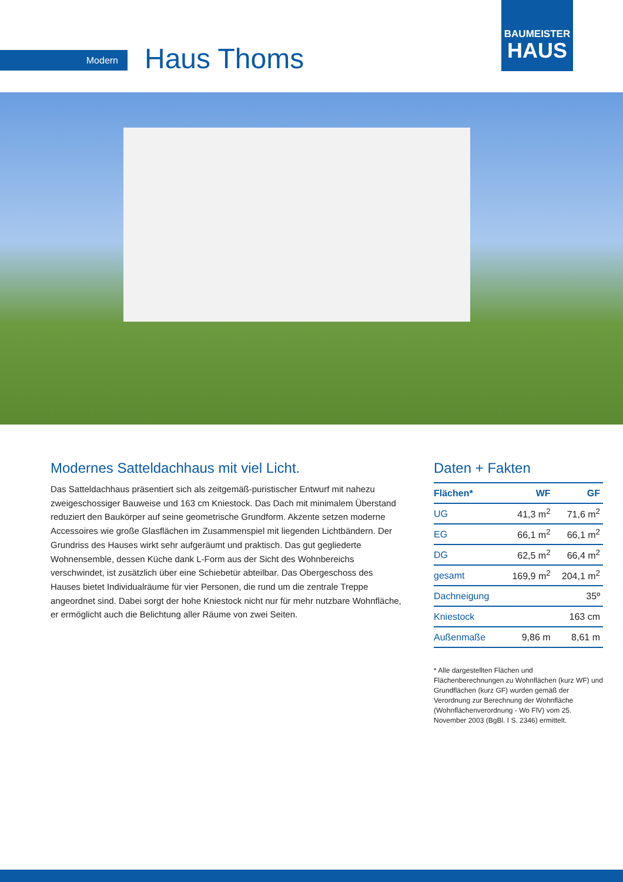Modern Haus Thoms
BAUMEISTER
HAUS
Modernes Satteldachhaus mit viel Licht.
Das Satteldachhaus präsentiert sich als zeitgemäß-puristischer Entwurf mit nahezu zweigeschossiger Bauweise und 163 cm Kniestock. Das Dach mit minimalem Überstand reduziert den Baukörper auf seine geometrische Grundform. Akzente setzen moderne Accessoires wie große Glasflächen im Zusammenspiel mit liegenden Lichtbändern. Der Grundriss des Hauses wirkt sehr aufgeräumt und praktisch. Das gut gegliederte Wohnensemble, dessen Küche dank L-Form aus der Sicht des Wohnbereichs verschwindet, ist zusätzlich über eine Schiebetür abteilbar. Das Obergeschoss des Hauses bietet Individualräume für vier Personen, die rund um die zentrale Treppe angeordnet sind. Dabei sorgt der hohe Kniestock nicht nur für mehr nutzbare Wohnfläche, er ermöglicht auch die Belichtung aller Räume von zwei Seiten.
Daten + Fakten
| Flächen* | WF | GF |
| --- | --- | --- |
| UG | 41,3 m<sup>2</sup> | 71,6 m<sup>2</sup> |
| EG | 66,1 m<sup>2</sup> | 66,1 m<sup>2</sup> |
| DG | 62,5 m<sup>2</sup> | 66,4 m<sup>2</sup> |
| gesamt | 169,9 m<sup>2</sup> | 204,1 m<sup>2</sup> |
| Dachneigung | | 35º |
| Kniestock | | 163 cm |
| Außenmaße | 9,86 m | 8,61 m |
* Alle dargestellten Flächen und Flächenberechnungen zu Wohnflächen (kurz WF) und Grundflächen (kurz GF) wurden gemäß der Verordnung zur Berechnung der Wohnfläche (Wohnflächenverordnung - Wo FlV) vom 25. November 2003 (BgBl. I S. 2346) ermittelt.